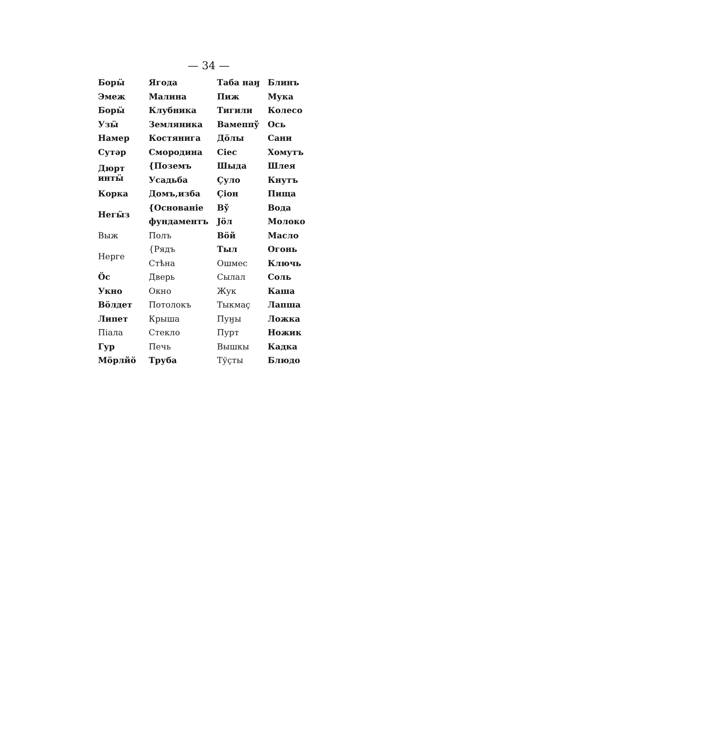— 34 —
| Борӹ | Ягода | Таба наӈ | Блинъ |
| Эмеж | Малина | Пиж | Мука |
| Борӹ | Клубника | Тигили | Колесо |
| Узӹ | Земляника | Вамеппў | Ось |
| Намер | Костянига | Дӧлы | Сани |
| Сутəр | Смородина | Сіес | Хомутъ |
| Дюрт интӹ | {Поземъ | Шыда | Шлея |
| | Усадьба | Çуло | Кнутъ |
| Корка | Домъ,изба | Çіон | Пища |
| Негӹз | {Основаніе | Вў | Вода |
| | фундаментъ | Јӧл | Молоко |
| Выж | Полъ | Вӧй | Масло |
| Нерге | {Рядъ | Тыл | Огонь |
| | Стѣна | Ошмес | Ключь |
| Öс | Дверь | Сылал | Соль |
| Укно | Окно | Жук | Каша |
| Вӧлдет | Потолокъ | Тыкмаç | Лапша |
| Липет | Крыша | Пуӈы | Ложка |
| Піала | Стекло | Пурт | Ножик |
| Гур | Печь | Вышкы | Кадка |
| Мӧрлйӧ | Труба | Тўçты | Блюдо |